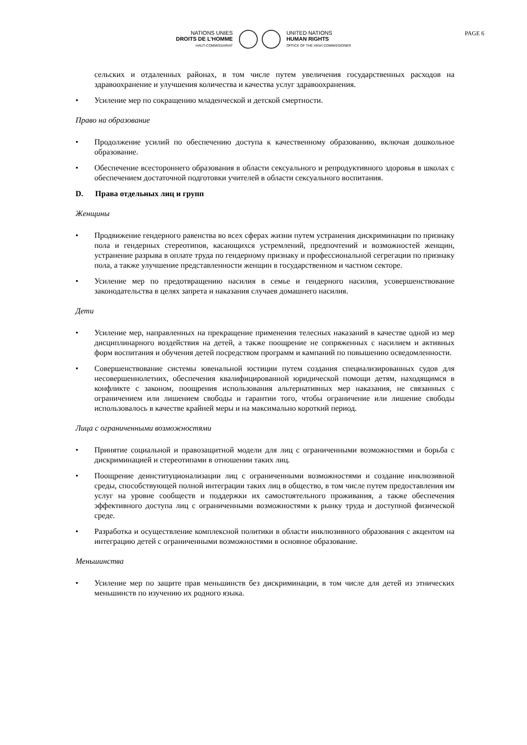PAGE 6
NATIONS UNIES
DROITS DE L'HOMME
HAUT-COMMISSARIAT
UNITED NATIONS
HUMAN RIGHTS
OFFICE OF THE HIGH COMMISSIONER
сельских и отдаленных районах, в том числе путем увеличения государственных расходов на здравоохранение и улучшения количества и качества услуг здравоохранения.
• Усиление мер по сокращению младенческой и детской смертности.
Право на образование
• Продолжение усилий по обеспечению доступа к качественному образованию, включая дошкольное образование.
• Обеспечение всестороннего образования в области сексуального и репродуктивного здоровья в школах с обеспечением достаточной подготовки учителей в области сексуального воспитания.
D. Права отдельных лиц и групп
Женщины
• Продвижение гендерного равенства во всех сферах жизни путем устранения дискриминации по признаку пола и гендерных стереотипов, касающихся устремлений, предпочтений и возможностей женщин, устранение разрыва в оплате труда по гендерному признаку и профессиональной сегрегации по признаку пола, а также улучшение представленности женщин в государственном и частном секторе.
• Усиление мер по предотвращению насилия в семье и гендерного насилия, усовершенствование законодательства в целях запрета и наказания случаев домашнего насилия.
Дети
• Усиление мер, направленных на прекращение применения телесных наказаний в качестве одной из мер дисциплинарного воздействия на детей, а также поощрение не сопряженных с насилием и активных форм воспитания и обучения детей посредством программ и кампаний по повышению осведомленности.
• Совершенствование системы ювенальной юстиции путем создания специализированных судов для несовершеннолетних, обеспечения квалифицированной юридической помощи детям, находящимся в конфликте с законом, поощрения использования альтернативных мер наказания, не связанных с ограничением или лишением свободы и гарантии того, чтобы ограничение или лишение свободы использовалось в качестве крайней меры и на максимально короткий период.
Лица с ограниченными возможностями
• Принятие социальной и правозащитной модели для лиц с ограниченными возможностями и борьба с дискриминацией и стереотипами в отношении таких лиц.
• Поощрение деинституционализации лиц с ограниченными возможностями и создание инклюзивной среды, способствующей полной интеграции таких лиц в общество, в том числе путем предоставления им услуг на уровне сообществ и поддержки их самостоятельного проживания, а также обеспечения эффективного доступа лиц с ограниченными возможностями к рынку труда и доступной физической среде.
• Разработка и осуществление комплексной политики в области инклюзивного образования с акцентом на интеграцию детей с ограниченными возможностями в основное образование.
Меньшинства
• Усиление мер по защите прав меньшинств без дискриминации, в том числе для детей из этнических меньшинств по изучению их родного языка.